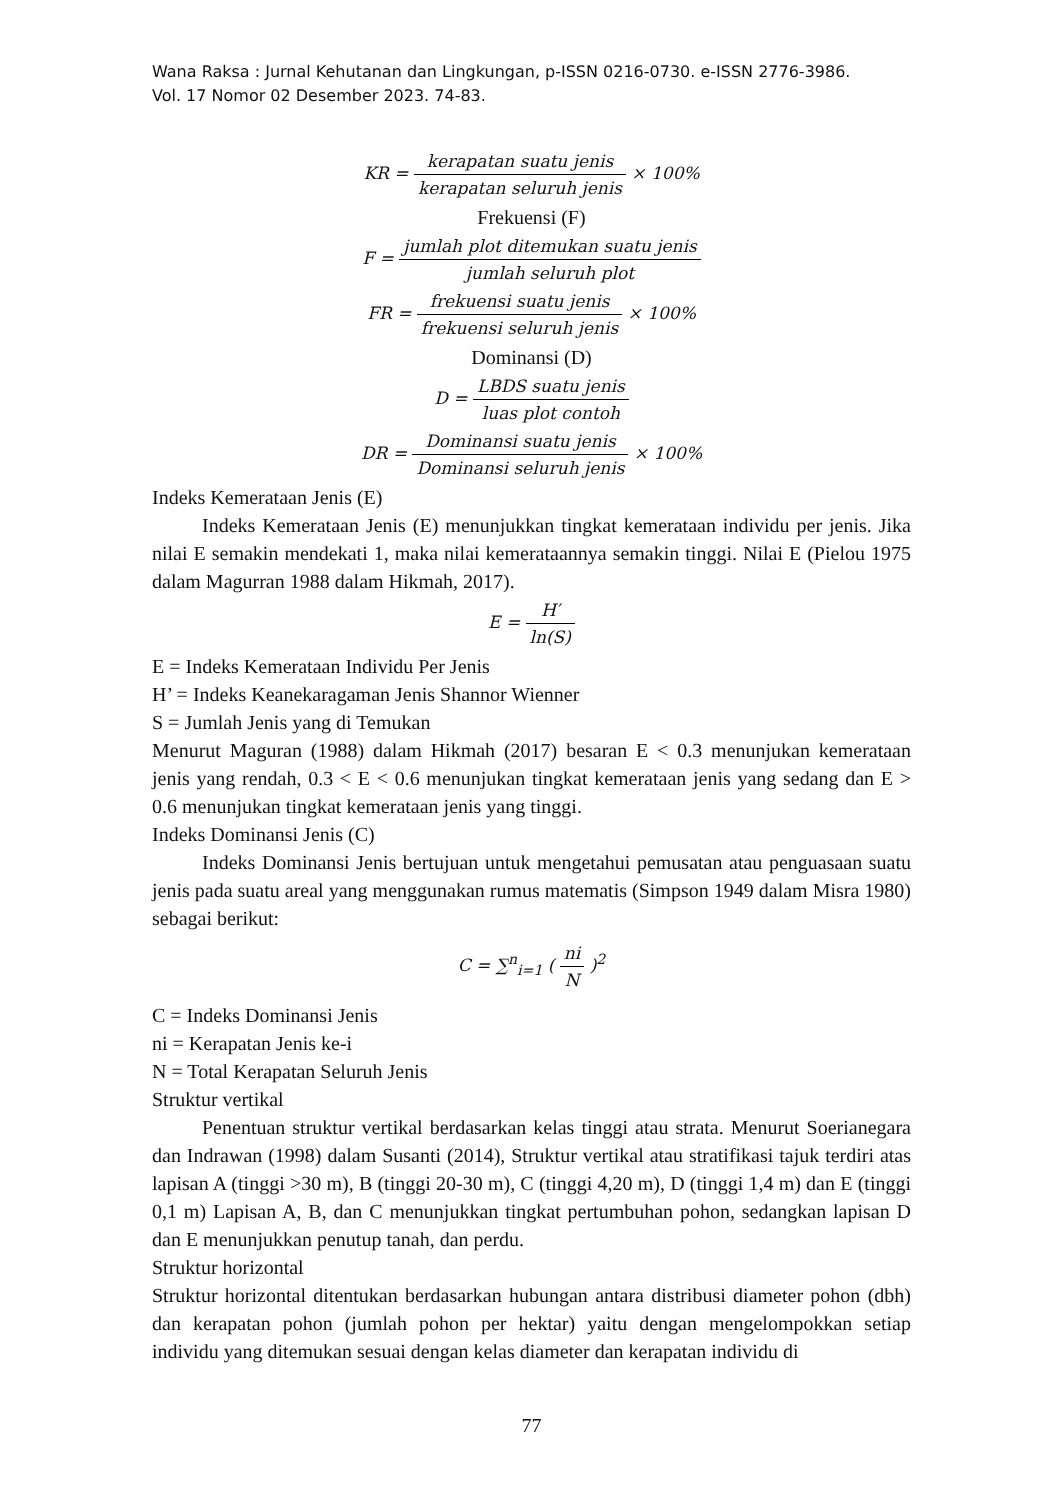Wana Raksa : Jurnal Kehutanan dan Lingkungan, p-ISSN 0216-0730. e-ISSN 2776-3986.
Vol. 17 Nomor 02 Desember 2023. 74-83.
KR = kerapatan suatu jenis kerapatan seluruh jenis × 100%
Frekuensi (F)
F = jumlah plot ditemukan suatu jenis jumlah seluruh plot
FR = frekuensi suatu jenis frekuensi seluruh jenis × 100%
Dominansi (D)
D = LBDS suatu jenis luas plot contoh
DR = Dominansi suatu jenis Dominansi seluruh jenis × 100%
Indeks Kemerataan Jenis (E)
Indeks Kemerataan Jenis (E) menunjukkan tingkat kemerataan individu per jenis. Jika nilai E semakin mendekati 1, maka nilai kemerataannya semakin tinggi. Nilai E (Pielou 1975 dalam Magurran 1988 dalam Hikmah, 2017).
E = H′ ln(S)
E = Indeks Kemerataan Individu Per Jenis
H’ = Indeks Keanekaragaman Jenis Shannor Wienner
S = Jumlah Jenis yang di Temukan
Menurut Maguran (1988) dalam Hikmah (2017) besaran E < 0.3 menunjukan kemerataan jenis yang rendah, 0.3 < E < 0.6 menunjukan tingkat kemerataan jenis yang sedang dan E > 0.6 menunjukan tingkat kemerataan jenis yang tinggi.
Indeks Dominansi Jenis (C)
Indeks Dominansi Jenis bertujuan untuk mengetahui pemusatan atau penguasaan suatu jenis pada suatu areal yang menggunakan rumus matematis (Simpson 1949 dalam Misra 1980) sebagai berikut:
C = ∑<sup>n</sup><sub>i=1</sub> ( ni N )<sup>2</sup>
C = Indeks Dominansi Jenis
ni = Kerapatan Jenis ke-i
N = Total Kerapatan Seluruh Jenis
Struktur vertikal
Penentuan struktur vertikal berdasarkan kelas tinggi atau strata. Menurut Soerianegara dan Indrawan (1998) dalam Susanti (2014), Struktur vertikal atau stratifikasi tajuk terdiri atas lapisan A (tinggi >30 m), B (tinggi 20-30 m), C (tinggi 4,20 m), D (tinggi 1,4 m) dan E (tinggi 0,1 m) Lapisan A, B, dan C menunjukkan tingkat pertumbuhan pohon, sedangkan lapisan D dan E menunjukkan penutup tanah, dan perdu.
Struktur horizontal
Struktur horizontal ditentukan berdasarkan hubungan antara distribusi diameter pohon (dbh) dan kerapatan pohon (jumlah pohon per hektar) yaitu dengan mengelompokkan setiap individu yang ditemukan sesuai dengan kelas diameter dan kerapatan individu di
77